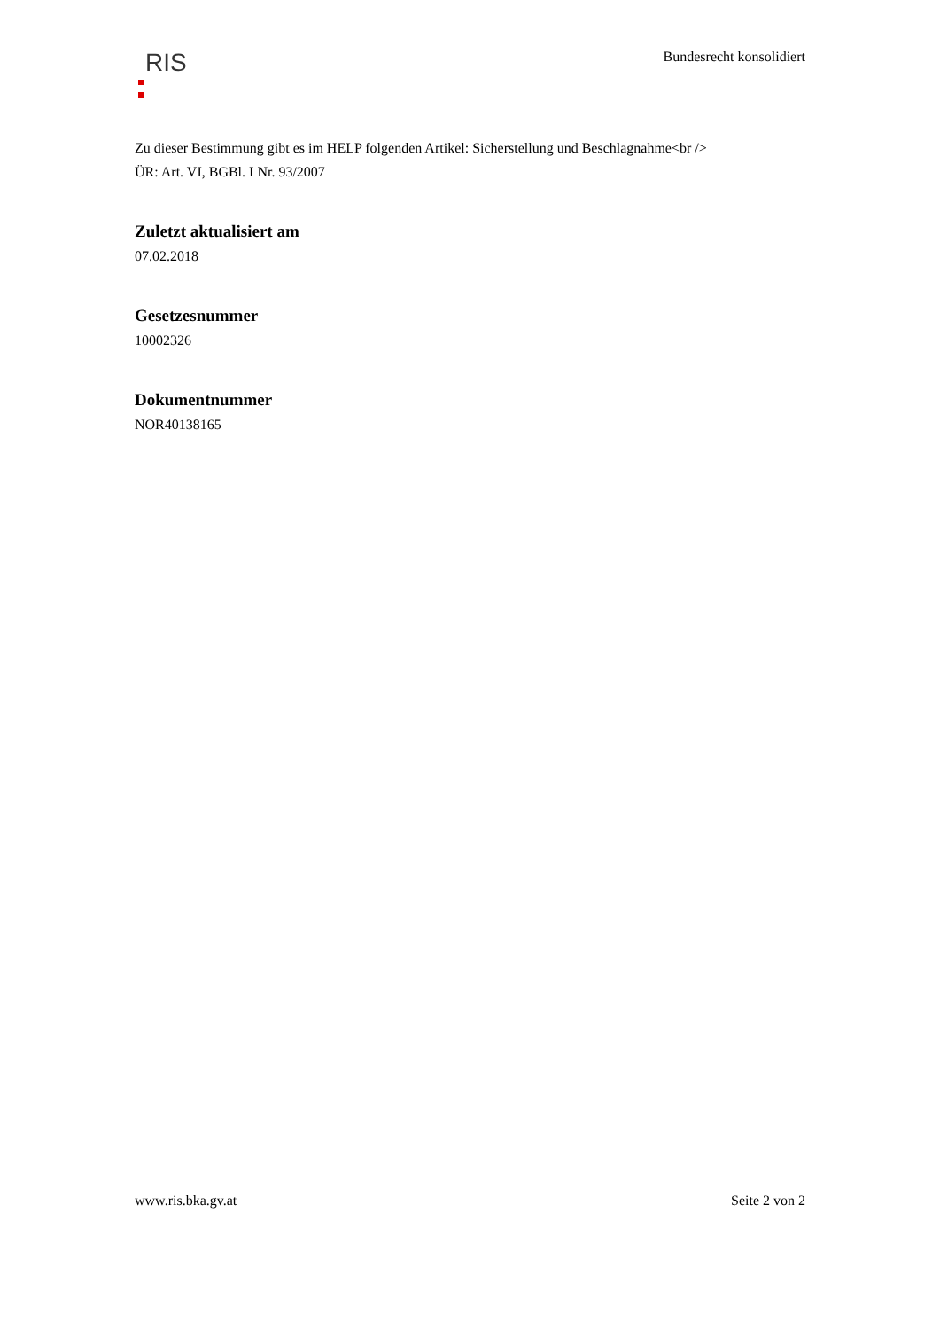RIS
Bundesrecht konsolidiert
Zu dieser Bestimmung gibt es im HELP folgenden Artikel: Sicherstellung und Beschlagnahme<br />
ÜR: Art. VI, BGBl. I Nr. 93/2007
Zuletzt aktualisiert am
07.02.2018
Gesetzesnummer
10002326
Dokumentnummer
NOR40138165
www.ris.bka.gv.at Seite 2 von 2